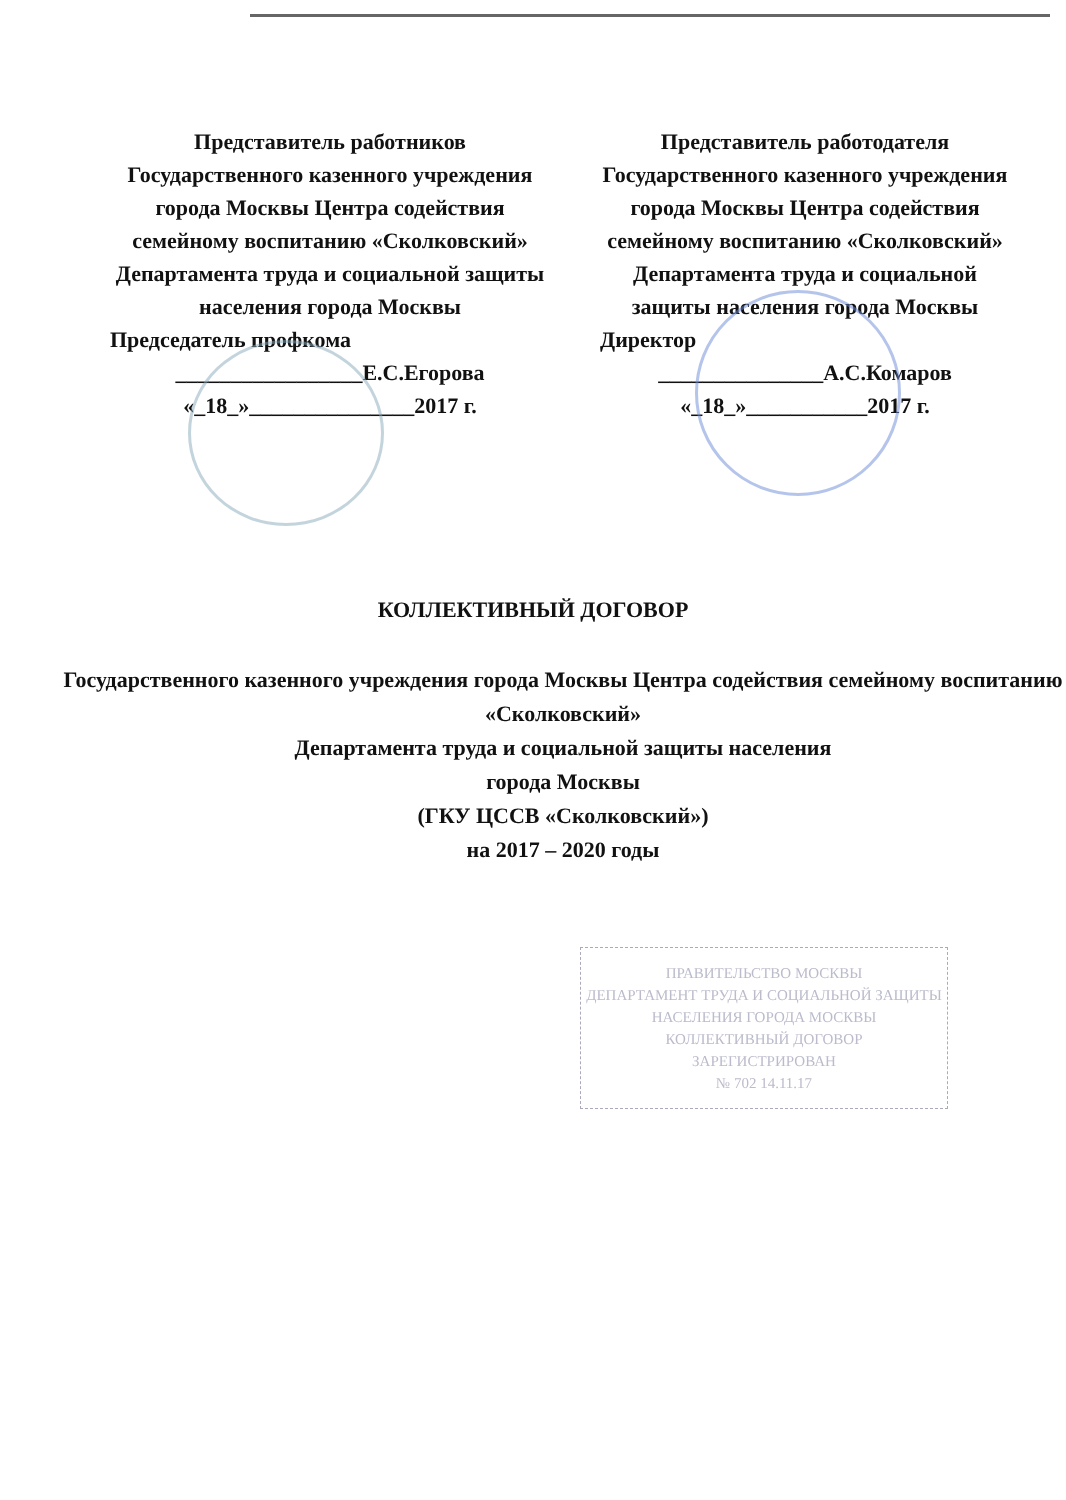Представитель работников Государственного казенного учреждения города Москвы Центра содействия семейному воспитанию «Сколковский» Департамента труда и социальной защиты населения города Москвы
Председатель профкома
_________________Е.С.Егорова
«_18_»_______________2017 г.
Представитель работодателя Государственного казенного учреждения города Москвы Центра содействия семейному воспитанию «Сколковский» Департамента труда и социальной защиты населения города Москвы
Директор
_______________А.С.Комаров
«_18_»___________2017 г.
КОЛЛЕКТИВНЫЙ ДОГОВОР
Государственного казенного учреждения города Москвы Центра содействия семейному воспитанию «Сколковский»
Департамента труда и социальной защиты населения
города Москвы
(ГКУ ЦССВ «Сколковский»)
на 2017 – 2020 годы
ПРАВИТЕЛЬСТВО МОСКВЫ
ДЕПАРТАМЕНТ ТРУДА И СОЦИАЛЬНОЙ ЗАЩИТЫ НАСЕЛЕНИЯ ГОРОДА МОСКВЫ
КОЛЛЕКТИВНЫЙ ДОГОВОР
ЗАРЕГИСТРИРОВАН
№ 702 14.11.17